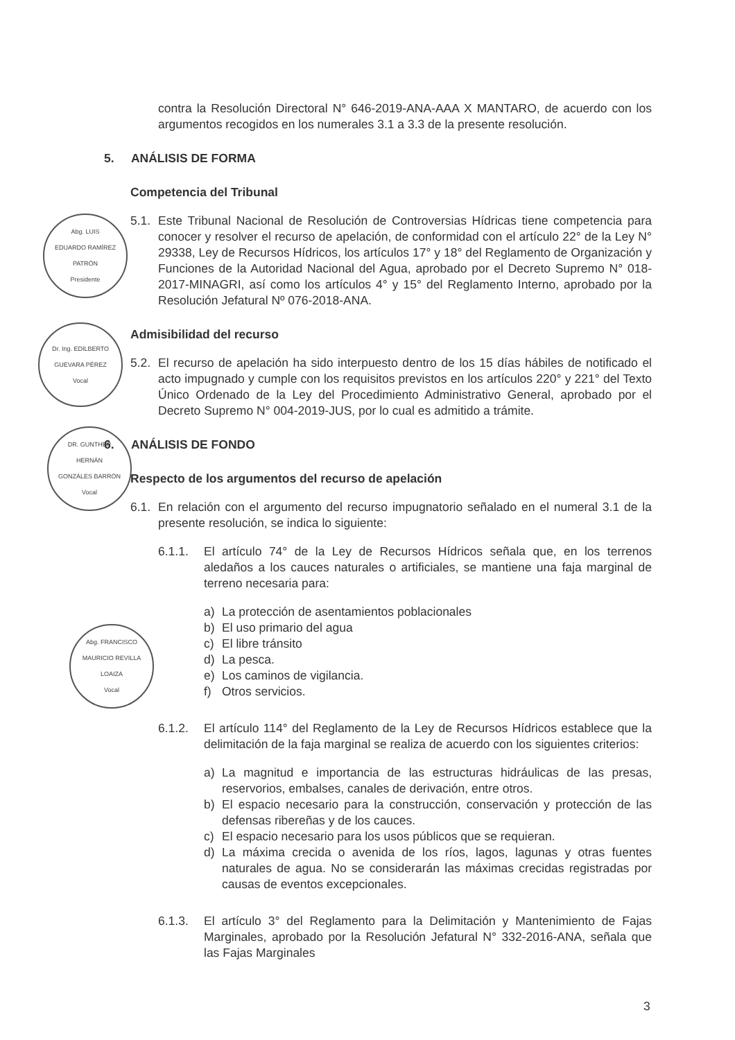Abg. LUIS
EDUARDO RAMÍREZ
PATRÓN
Presidente
Dr. Ing. EDILBERTO
GUEVARA PÉREZ
Vocal
DR. GUNTHER
HERNÁN
GONZÁLES BARRÓN
Vocal
Abg. FRANCISCO
MAURICIO REVILLA
LOAIZA
Vocal
contra la Resolución Directoral N° 646-2019-ANA-AAA X MANTARO, de acuerdo con los argumentos recogidos en los numerales 3.1 a 3.3 de la presente resolución.
5. ANÁLISIS DE FORMA
Competencia del Tribunal
5.1.
Este Tribunal Nacional de Resolución de Controversias Hídricas tiene competencia para conocer y resolver el recurso de apelación, de conformidad con el artículo 22° de la Ley N° 29338, Ley de Recursos Hídricos, los artículos 17° y 18° del Reglamento de Organización y Funciones de la Autoridad Nacional del Agua, aprobado por el Decreto Supremo N° 018-2017-MINAGRI, así como los artículos 4° y 15° del Reglamento Interno, aprobado por la Resolución Jefatural Nº 076-2018-ANA.
Admisibilidad del recurso
5.2.
El recurso de apelación ha sido interpuesto dentro de los 15 días hábiles de notificado el acto impugnado y cumple con los requisitos previstos en los artículos 220° y 221° del Texto Único Ordenado de la Ley del Procedimiento Administrativo General, aprobado por el Decreto Supremo N° 004-2019-JUS, por lo cual es admitido a trámite.
6. ANÁLISIS DE FONDO
Respecto de los argumentos del recurso de apelación
6.1.
En relación con el argumento del recurso impugnatorio señalado en el numeral 3.1 de la presente resolución, se indica lo siguiente:
6.1.1. El artículo 74° de la Ley de Recursos Hídricos señala que, en los terrenos aledaños a los cauces naturales o artificiales, se mantiene una faja marginal de terreno necesaria para:
a) La protección de asentamientos poblacionales
b) El uso primario del agua
c) El libre tránsito
d) La pesca.
e) Los caminos de vigilancia.
f) Otros servicios.
6.1.2. El artículo 114° del Reglamento de la Ley de Recursos Hídricos establece que la delimitación de la faja marginal se realiza de acuerdo con los siguientes criterios:
a) La magnitud e importancia de las estructuras hidráulicas de las presas, reservorios, embalses, canales de derivación, entre otros.
b) El espacio necesario para la construcción, conservación y protección de las defensas ribereñas y de los cauces.
c) El espacio necesario para los usos públicos que se requieran.
d) La máxima crecida o avenida de los ríos, lagos, lagunas y otras fuentes naturales de agua. No se considerarán las máximas crecidas registradas por causas de eventos excepcionales.
6.1.3. El artículo 3° del Reglamento para la Delimitación y Mantenimiento de Fajas Marginales, aprobado por la Resolución Jefatural N° 332-2016-ANA, señala que las Fajas Marginales
3